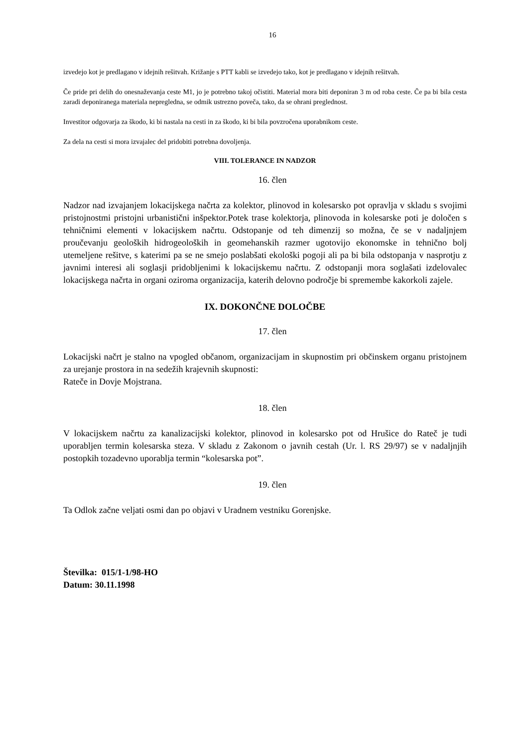16
izvedejo kot je predlagano v idejnih rešitvah. Križanje s PTT kabli se izvedejo tako, kot je predlagano v idejnih rešitvah.
Če pride pri delih do onesnaževanja ceste M1, jo je potrebno takoj očistiti. Material mora biti deponiran 3 m od roba ceste. Če pa bi bila cesta zaradi deponiranega materiala nepregledna, se odmik ustrezno poveča, tako, da se ohrani preglednost.
Investitor odgovarja za škodo, ki bi nastala na cesti in za škodo, ki bi bila povzročena uporabnikom ceste.
Za dela na cesti si mora izvajalec del pridobiti potrebna dovoljenja.
VIII. TOLERANCE IN NADZOR
16. člen
Nadzor nad izvajanjem lokacijskega načrta za kolektor, plinovod in kolesarsko pot opravlja v skladu s svojimi pristojnostmi pristojni urbanistični inšpektor.Potek trase kolektorja, plinovoda in kolesarske poti je določen s tehničnimi elementi v lokacijskem načrtu. Odstopanje od teh dimenzij so možna, če se v nadaljnjem proučevanju geoloških hidrogeoloških in geomehanskih razmer ugotovijo ekonomske in tehnično bolj utemeljene rešitve, s katerimi pa se ne smejo poslabšati ekološki pogoji ali pa bi bila odstopanja v nasprotju z javnimi interesi ali soglasji pridobljenimi k lokacijskemu načrtu. Z odstopanji mora soglašati izdelovalec lokacijskega načrta in organi oziroma organizacija, katerih delovno področje bi spremembe kakorkoli zajele.
IX. DOKONČNE DOLOČBE
17. člen
Lokacijski načrt je stalno na vpogled občanom, organizacijam in skupnostim pri občinskem organu pristojnem za urejanje prostora in na sedežih krajevnih skupnosti:
Rateče in Dovje Mojstrana.
18. člen
V lokacijskem načrtu za kanalizacijski kolektor, plinovod in kolesarsko pot od Hrušice do Rateč je tudi uporabljen termin kolesarska steza. V skladu z Zakonom o javnih cestah (Ur. l. RS 29/97) se v nadaljnjih postopkih tozadevno uporablja termin “kolesarska pot”.
19. člen
Ta Odlok začne veljati osmi dan po objavi v Uradnem vestniku Gorenjske.
Številka: 015/1-1/98-HO
Datum: 30.11.1998